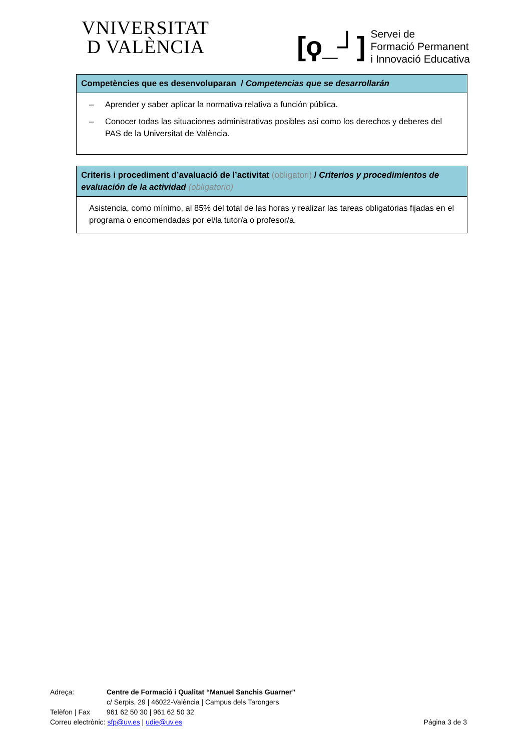VNIVERSITAT
D VALÈNCIA
[ϙ_┘]
Servei de
Formació Permanent
i Innovació Educativa
| Competències que es desenvoluparan / Competencias que se desarrollarán |
| --- |
| – Aprender y saber aplicar la normativa relativa a función pública. – Conocer todas las situaciones administrativas posibles así como los derechos y deberes del PAS de la Universitat de València. |
| Criteris i procediment d’avaluació de l’activitat (obligatori) / Criterios y procedimientos de evaluación de la actividad (obligatorio) |
| --- |
| Asistencia, como mínimo, al 85% del total de las horas y realizar las tareas obligatorias fijadas en el programa o encomendadas por el/la tutor/a o profesor/a. |
Adreça: Centre de Formació i Qualitat “Manuel Sanchis Guarner”
c/ Serpis, 29 | 46022-València | Campus dels Tarongers
Telèfon | Fax
961 62 50 30 | 961 62 50 32
Correu electrònic: sfp@uv.es | udie@uv.es
Página 3 de 3